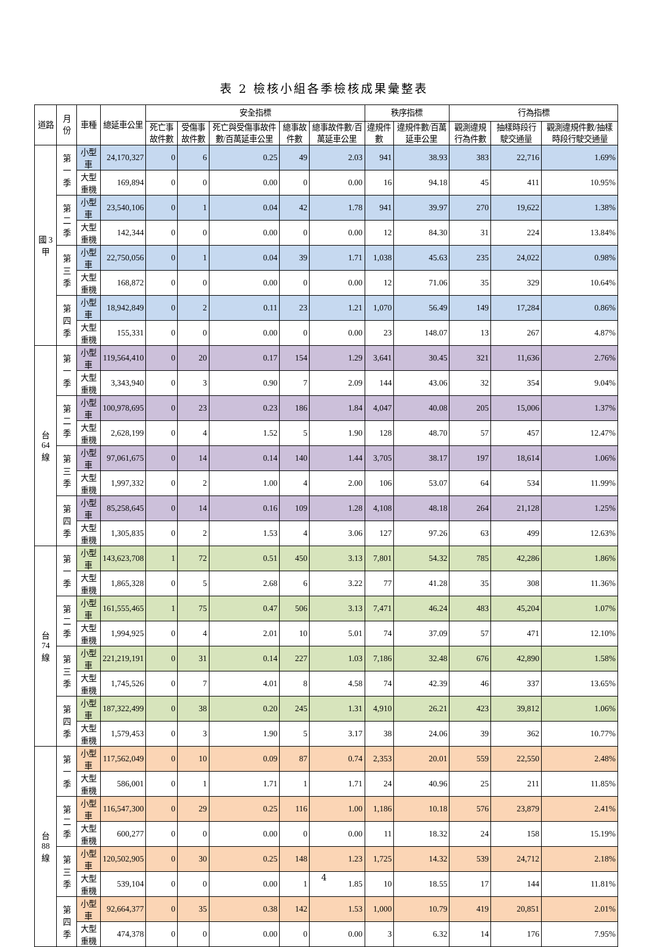表 2 檢核小組各季檢核成果彙整表
| 道路 | 月份 | 車種 | 總延車公里 | 安全指標 | | | | | 秩序指標 | | 行為指標 | | |
| --- | --- | --- | --- | --- | --- | --- | --- | --- | --- | --- | --- | --- | --- |
| | | | | 死亡事故件數 | 受傷事故件數 | 死亡與受傷事故件數/百萬延車公里 | 總事故件數 | 總事故件數/百萬延車公里 | 違規件數 | 違規件數/百萬延車公里 | 觀測違規行為件數 | 抽樣時段行駛交通量 | 觀測違規件數/抽樣時段行駛交通量 |
| 國 3 甲 | 第一季 | 小型車 | 24,170,327 | 0 | 6 | 0.25 | 49 | 2.03 | 941 | 38.93 | 383 | 22,716 | 1.69% |
| | | 大型重機 | 169,894 | 0 | 0 | 0.00 | 0 | 0.00 | 16 | 94.18 | 45 | 411 | 10.95% |
| | 第二季 | 小型車 | 23,540,106 | 0 | 1 | 0.04 | 42 | 1.78 | 941 | 39.97 | 270 | 19,622 | 1.38% |
| | | 大型重機 | 142,344 | 0 | 0 | 0.00 | 0 | 0.00 | 12 | 84.30 | 31 | 224 | 13.84% |
| | 第三季 | 小型車 | 22,750,056 | 0 | 1 | 0.04 | 39 | 1.71 | 1,038 | 45.63 | 235 | 24,022 | 0.98% |
| | | 大型重機 | 168,872 | 0 | 0 | 0.00 | 0 | 0.00 | 12 | 71.06 | 35 | 329 | 10.64% |
| | 第四季 | 小型車 | 18,942,849 | 0 | 2 | 0.11 | 23 | 1.21 | 1,070 | 56.49 | 149 | 17,284 | 0.86% |
| | | 大型重機 | 155,331 | 0 | 0 | 0.00 | 0 | 0.00 | 23 | 148.07 | 13 | 267 | 4.87% |
| 台 64 線 | 第一季 | 小型車 | 119,564,410 | 0 | 20 | 0.17 | 154 | 1.29 | 3,641 | 30.45 | 321 | 11,636 | 2.76% |
| | | 大型重機 | 3,343,940 | 0 | 3 | 0.90 | 7 | 2.09 | 144 | 43.06 | 32 | 354 | 9.04% |
| | 第二季 | 小型車 | 100,978,695 | 0 | 23 | 0.23 | 186 | 1.84 | 4,047 | 40.08 | 205 | 15,006 | 1.37% |
| | | 大型重機 | 2,628,199 | 0 | 4 | 1.52 | 5 | 1.90 | 128 | 48.70 | 57 | 457 | 12.47% |
| | 第三季 | 小型車 | 97,061,675 | 0 | 14 | 0.14 | 140 | 1.44 | 3,705 | 38.17 | 197 | 18,614 | 1.06% |
| | | 大型重機 | 1,997,332 | 0 | 2 | 1.00 | 4 | 2.00 | 106 | 53.07 | 64 | 534 | 11.99% |
| | 第四季 | 小型車 | 85,258,645 | 0 | 14 | 0.16 | 109 | 1.28 | 4,108 | 48.18 | 264 | 21,128 | 1.25% |
| | | 大型重機 | 1,305,835 | 0 | 2 | 1.53 | 4 | 3.06 | 127 | 97.26 | 63 | 499 | 12.63% |
| 台 74 線 | 第一季 | 小型車 | 143,623,708 | 1 | 72 | 0.51 | 450 | 3.13 | 7,801 | 54.32 | 785 | 42,286 | 1.86% |
| | | 大型重機 | 1,865,328 | 0 | 5 | 2.68 | 6 | 3.22 | 77 | 41.28 | 35 | 308 | 11.36% |
| | 第二季 | 小型車 | 161,555,465 | 1 | 75 | 0.47 | 506 | 3.13 | 7,471 | 46.24 | 483 | 45,204 | 1.07% |
| | | 大型重機 | 1,994,925 | 0 | 4 | 2.01 | 10 | 5.01 | 74 | 37.09 | 57 | 471 | 12.10% |
| | 第三季 | 小型車 | 221,219,191 | 0 | 31 | 0.14 | 227 | 1.03 | 7,186 | 32.48 | 676 | 42,890 | 1.58% |
| | | 大型重機 | 1,745,526 | 0 | 7 | 4.01 | 8 | 4.58 | 74 | 42.39 | 46 | 337 | 13.65% |
| | 第四季 | 小型車 | 187,322,499 | 0 | 38 | 0.20 | 245 | 1.31 | 4,910 | 26.21 | 423 | 39,812 | 1.06% |
| | | 大型重機 | 1,579,453 | 0 | 3 | 1.90 | 5 | 3.17 | 38 | 24.06 | 39 | 362 | 10.77% |
| 台 88 線 | 第一季 | 小型車 | 117,562,049 | 0 | 10 | 0.09 | 87 | 0.74 | 2,353 | 20.01 | 559 | 22,550 | 2.48% |
| | | 大型重機 | 586,001 | 0 | 1 | 1.71 | 1 | 1.71 | 24 | 40.96 | 25 | 211 | 11.85% |
| | 第二季 | 小型車 | 116,547,300 | 0 | 29 | 0.25 | 116 | 1.00 | 1,186 | 10.18 | 576 | 23,879 | 2.41% |
| | | 大型重機 | 600,277 | 0 | 0 | 0.00 | 0 | 0.00 | 11 | 18.32 | 24 | 158 | 15.19% |
| | 第三季 | 小型車 | 120,502,905 | 0 | 30 | 0.25 | 148 | 1.23 | 1,725 | 14.32 | 539 | 24,712 | 2.18% |
| | | 大型重機 | 539,104 | 0 | 0 | 0.00 | 1 | 1.85 | 10 | 18.55 | 17 | 144 | 11.81% |
| | 第四季 | 小型車 | 92,664,377 | 0 | 35 | 0.38 | 142 | 1.53 | 1,000 | 10.79 | 419 | 20,851 | 2.01% |
| | | 大型重機 | 474,378 | 0 | 0 | 0.00 | 0 | 0.00 | 3 | 6.32 | 14 | 176 | 7.95% |
4